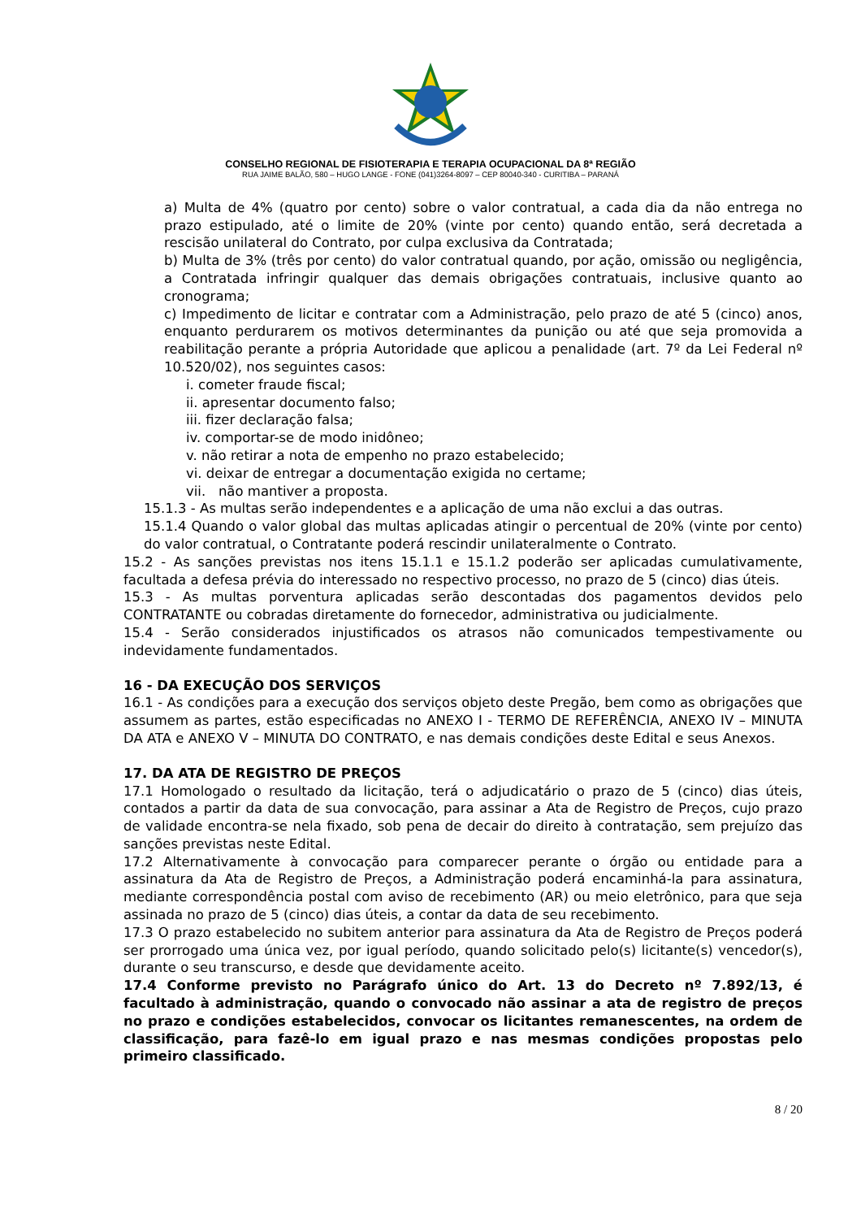CONSELHO REGIONAL DE FISIOTERAPIA E TERAPIA OCUPACIONAL DA 8ª REGIÃO
RUA JAIME BALÃO, 580 – HUGO LANGE - FONE (041)3264-8097 – CEP 80040-340 - CURITIBA – PARANÁ
a) Multa de 4% (quatro por cento) sobre o valor contratual, a cada dia da não entrega no prazo estipulado, até o limite de 20% (vinte por cento) quando então, será decretada a rescisão unilateral do Contrato, por culpa exclusiva da Contratada;
b) Multa de 3% (três por cento) do valor contratual quando, por ação, omissão ou negligência, a Contratada infringir qualquer das demais obrigações contratuais, inclusive quanto ao cronograma;
c) Impedimento de licitar e contratar com a Administração, pelo prazo de até 5 (cinco) anos, enquanto perdurarem os motivos determinantes da punição ou até que seja promovida a reabilitação perante a própria Autoridade que aplicou a penalidade (art. 7º da Lei Federal nº 10.520/02), nos seguintes casos:
i. cometer fraude fiscal;
ii. apresentar documento falso;
iii. fizer declaração falsa;
iv. comportar-se de modo inidôneo;
v. não retirar a nota de empenho no prazo estabelecido;
vi. deixar de entregar a documentação exigida no certame;
vii. não mantiver a proposta.
15.1.3 - As multas serão independentes e a aplicação de uma não exclui a das outras.
15.1.4 Quando o valor global das multas aplicadas atingir o percentual de 20% (vinte por cento) do valor contratual, o Contratante poderá rescindir unilateralmente o Contrato.
15.2 - As sanções previstas nos itens 15.1.1 e 15.1.2 poderão ser aplicadas cumulativamente, facultada a defesa prévia do interessado no respectivo processo, no prazo de 5 (cinco) dias úteis.
15.3 - As multas porventura aplicadas serão descontadas dos pagamentos devidos pelo CONTRATANTE ou cobradas diretamente do fornecedor, administrativa ou judicialmente.
15.4 - Serão considerados injustificados os atrasos não comunicados tempestivamente ou indevidamente fundamentados.
16 - DA EXECUÇÃO DOS SERVIÇOS
16.1 - As condições para a execução dos serviços objeto deste Pregão, bem como as obrigações que assumem as partes, estão especificadas no ANEXO I - TERMO DE REFERÊNCIA, ANEXO IV – MINUTA DA ATA e ANEXO V – MINUTA DO CONTRATO, e nas demais condições deste Edital e seus Anexos.
17. DA ATA DE REGISTRO DE PREÇOS
17.1 Homologado o resultado da licitação, terá o adjudicatário o prazo de 5 (cinco) dias úteis, contados a partir da data de sua convocação, para assinar a Ata de Registro de Preços, cujo prazo de validade encontra-se nela fixado, sob pena de decair do direito à contratação, sem prejuízo das sanções previstas neste Edital.
17.2 Alternativamente à convocação para comparecer perante o órgão ou entidade para a assinatura da Ata de Registro de Preços, a Administração poderá encaminhá-la para assinatura, mediante correspondência postal com aviso de recebimento (AR) ou meio eletrônico, para que seja assinada no prazo de 5 (cinco) dias úteis, a contar da data de seu recebimento.
17.3 O prazo estabelecido no subitem anterior para assinatura da Ata de Registro de Preços poderá ser prorrogado uma única vez, por igual período, quando solicitado pelo(s) licitante(s) vencedor(s), durante o seu transcurso, e desde que devidamente aceito.
17.4 Conforme previsto no Parágrafo único do Art. 13 do Decreto nº 7.892/13, é facultado à administração, quando o convocado não assinar a ata de registro de preços no prazo e condições estabelecidos, convocar os licitantes remanescentes, na ordem de classificação, para fazê-lo em igual prazo e nas mesmas condições propostas pelo primeiro classificado.
8 / 20